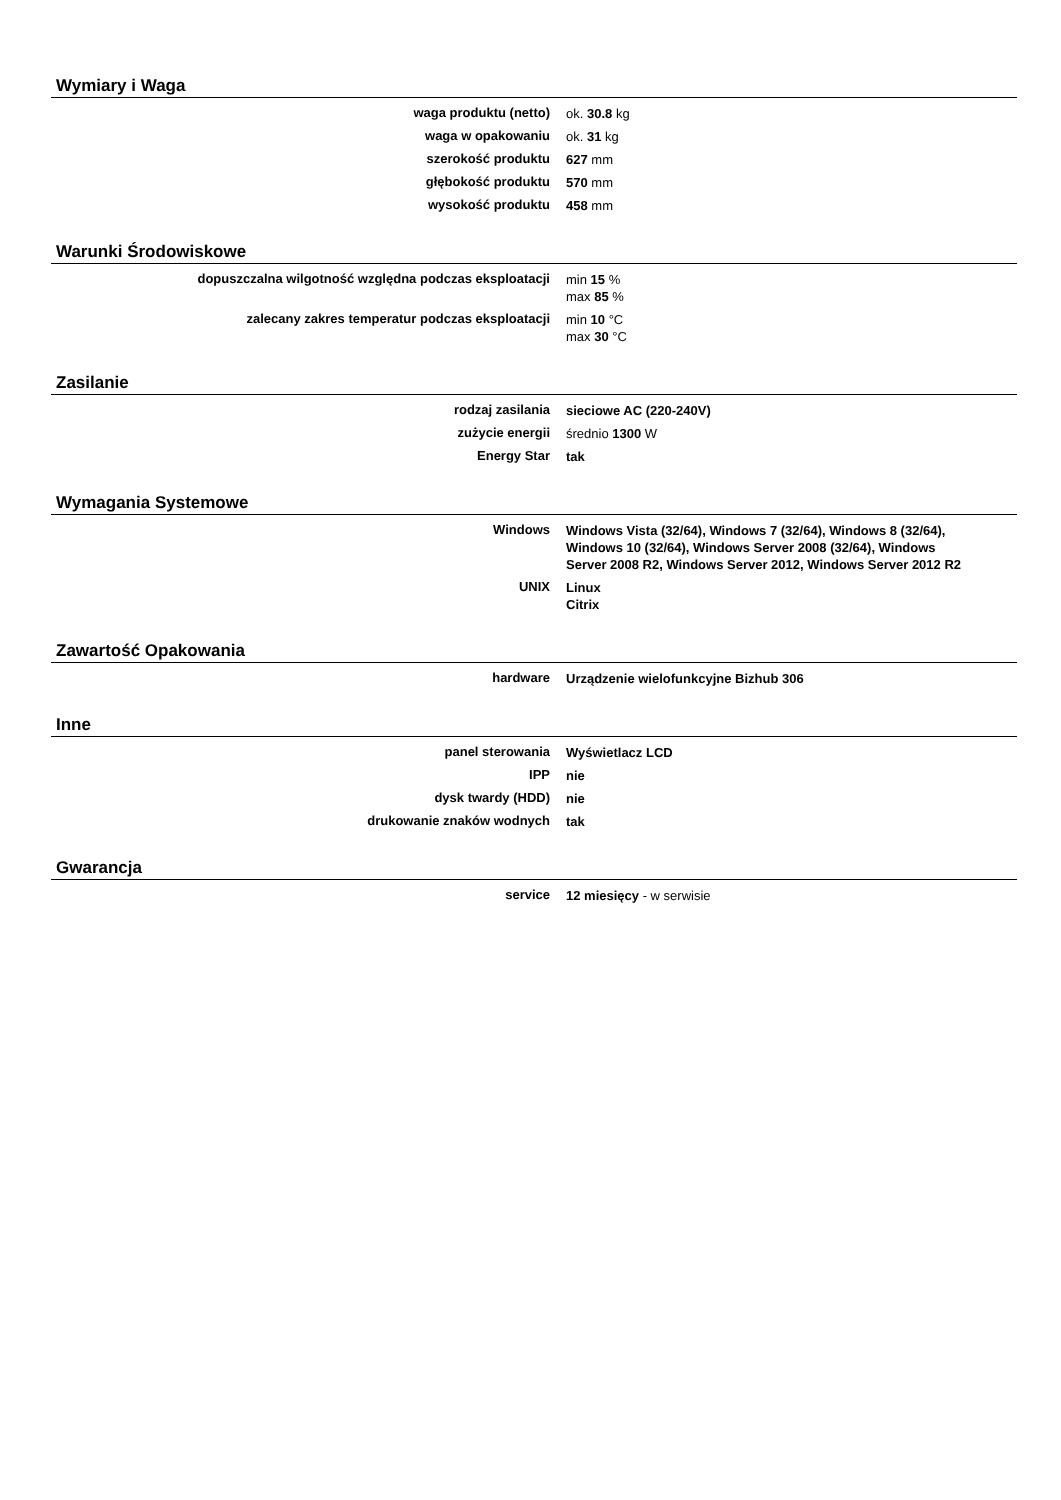Wymiary i Waga
| waga produktu (netto) | ok. 30.8 kg |
| waga w opakowaniu | ok. 31 kg |
| szerokość produktu | 627 mm |
| głębokość produktu | 570 mm |
| wysokość produktu | 458 mm |
Warunki Środowiskowe
| dopuszczalna wilgotność względna podczas eksploatacji | min 15 % max 85 % |
| zalecany zakres temperatur podczas eksploatacji | min 10 °C max 30 °C |
Zasilanie
| rodzaj zasilania | sieciowe AC (220-240V) |
| zużycie energii | średnio 1300 W |
| Energy Star | tak |
Wymagania Systemowe
| Windows | Windows Vista (32/64), Windows 7 (32/64), Windows 8 (32/64), Windows 10 (32/64), Windows Server 2008 (32/64), Windows Server 2008 R2, Windows Server 2012, Windows Server 2012 R2 |
| UNIX | Linux Citrix |
Zawartość Opakowania
| hardware | Urządzenie wielofunkcyjne Bizhub 306 |
Inne
| panel sterowania | Wyświetlacz LCD |
| IPP | nie |
| dysk twardy (HDD) | nie |
| drukowanie znaków wodnych | tak |
Gwarancja
| service | 12 miesięcy - w serwisie |